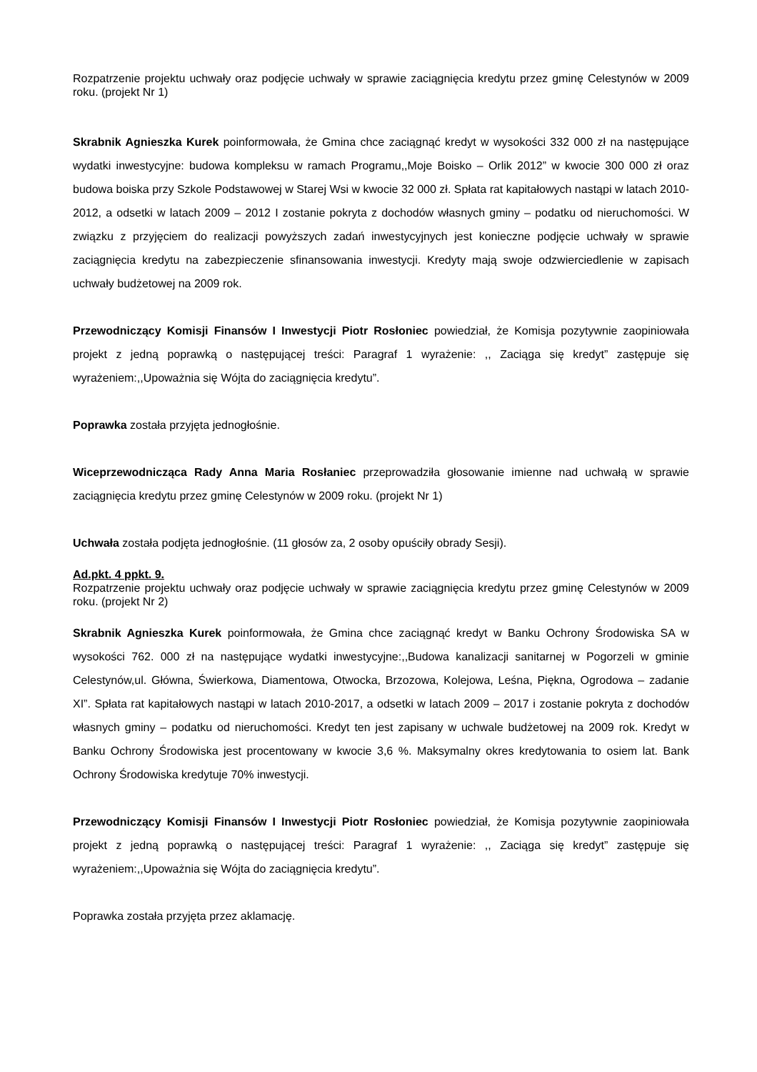Rozpatrzenie projektu uchwały oraz podjęcie uchwały w sprawie zaciągnięcia kredytu przez gminę Celestynów w 2009 roku. (projekt Nr 1)
Skrabnik Agnieszka Kurek poinformowała, że Gmina chce zaciągnąć kredyt w wysokości 332 000 zł na następujące wydatki inwestycyjne: budowa kompleksu w ramach Programu,,Moje Boisko – Orlik 2012” w kwocie 300 000 zł oraz budowa boiska przy Szkole Podstawowej w Starej Wsi w kwocie 32 000 zł. Spłata rat kapitałowych nastąpi w latach 2010-2012, a odsetki w latach 2009 – 2012 I zostanie pokryta z dochodów własnych gminy – podatku od nieruchomości. W związku z przyjęciem do realizacji powyższych zadań inwestycyjnych jest konieczne podjęcie uchwały w sprawie zaciągnięcia kredytu na zabezpieczenie sfinansowania inwestycji. Kredyty mają swoje odzwierciedlenie w zapisach uchwały budżetowej na 2009 rok.
Przewodniczący Komisji Finansów I Inwestycji Piotr Rosłoniec powiedział, że Komisja pozytywnie zaopiniowała projekt z jedną poprawką o następującej treści: Paragraf 1 wyrażenie: ,, Zaciąga się kredyt” zastępuje się wyrażeniem:,,Upoważnia się Wójta do zaciągnięcia kredytu”.
Poprawka została przyjęta jednogłośnie.
Wiceprzewodnicząca Rady Anna Maria Rosłaniec przeprowadziła głosowanie imienne nad uchwałą w sprawie zaciągnięcia kredytu przez gminę Celestynów w 2009 roku. (projekt Nr 1)
Uchwała została podjęta jednogłośnie. (11 głosów za, 2 osoby opuściły obrady Sesji).
Ad.pkt. 4 ppkt. 9.
Rozpatrzenie projektu uchwały oraz podjęcie uchwały w sprawie zaciągnięcia kredytu przez gminę Celestynów w 2009 roku. (projekt Nr 2)
Skrabnik Agnieszka Kurek poinformowała, że Gmina chce zaciągnąć kredyt w Banku Ochrony Środowiska SA w wysokości 762. 000 zł na następujące wydatki inwestycyjne:,,Budowa kanalizacji sanitarnej w Pogorzeli w gminie Celestynów,ul. Główna, Świerkowa, Diamentowa, Otwocka, Brzozowa, Kolejowa, Leśna, Piękna, Ogrodowa – zadanie XI”. Spłata rat kapitałowych nastąpi w latach 2010-2017, a odsetki w latach 2009 – 2017 i zostanie pokryta z dochodów własnych gminy – podatku od nieruchomości. Kredyt ten jest zapisany w uchwale budżetowej na 2009 rok. Kredyt w Banku Ochrony Środowiska jest procentowany w kwocie 3,6 %. Maksymalny okres kredytowania to osiem lat. Bank Ochrony Środowiska kredytuje 70% inwestycji.
Przewodniczący Komisji Finansów I Inwestycji Piotr Rosłoniec powiedział, że Komisja pozytywnie zaopiniowała projekt z jedną poprawką o następującej treści: Paragraf 1 wyrażenie: ,, Zaciąga się kredyt” zastępuje się wyrażeniem:,,Upoważnia się Wójta do zaciągnięcia kredytu”.
Poprawka została przyjęta przez aklamację.